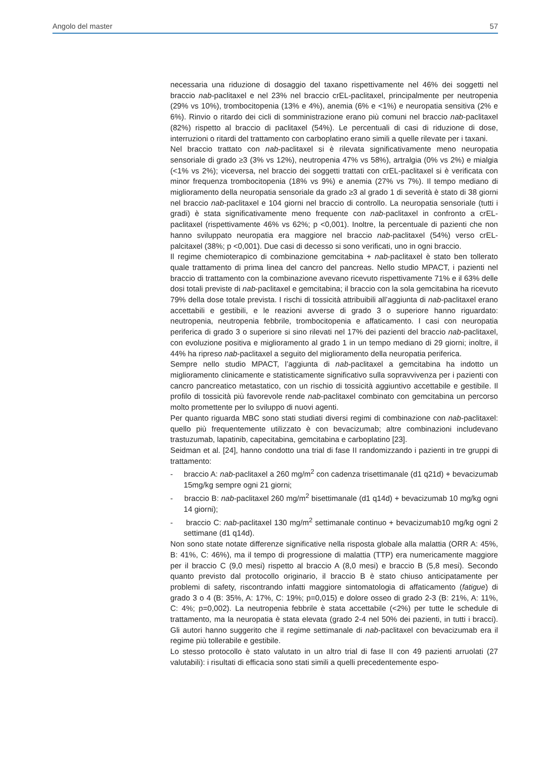Angolo del master 57
necessaria una riduzione di dosaggio del taxano rispettivamente nel 46% dei soggetti nel braccio nab-paclitaxel e nel 23% nel braccio crEL-paclitaxel, principalmente per neutropenia (29% vs 10%), trombocitopenia (13% e 4%), anemia (6% e <1%) e neuropatia sensitiva (2% e 6%). Rinvio o ritardo dei cicli di somministrazione erano più comuni nel braccio nab-paclitaxel (82%) rispetto al braccio di paclitaxel (54%). Le percentuali di casi di riduzione di dose, interruzioni o ritardi del trattamento con carboplatino erano simili a quelle rilevate per i taxani.
Nel braccio trattato con nab-paclitaxel si è rilevata significativamente meno neuropatia sensoriale di grado ≥3 (3% vs 12%), neutropenia 47% vs 58%), artralgia (0% vs 2%) e mialgia (<1% vs 2%); viceversa, nel braccio dei soggetti trattati con crEL-paclitaxel si è verificata con minor frequenza trombocitopenia (18% vs 9%) e anemia (27% vs 7%). Il tempo mediano di miglioramento della neuropatia sensoriale da grado ≥3 al grado 1 di severità è stato di 38 giorni nel braccio nab-paclitaxel e 104 giorni nel braccio di controllo. La neuropatia sensoriale (tutti i gradi) è stata significativamente meno frequente con nab-paclitaxel in confronto a crEL-paclitaxel (rispettivamente 46% vs 62%; p <0,001). Inoltre, la percentuale di pazienti che non hanno sviluppato neuropatia era maggiore nel braccio nab-paclitaxel (54%) verso crEL-palcitaxel (38%; p <0,001). Due casi di decesso si sono verificati, uno in ogni braccio.
Il regime chemioterapico di combinazione gemcitabina + nab-paclitaxel è stato ben tollerato quale trattamento di prima linea del cancro del pancreas. Nello studio MPACT, i pazienti nel braccio di trattamento con la combinazione avevano ricevuto rispettivamente 71% e il 63% delle dosi totali previste di nab-paclitaxel e gemcitabina; il braccio con la sola gemcitabina ha ricevuto 79% della dose totale prevista. I rischi di tossicità attribuibili all’aggiunta di nab-paclitaxel erano accettabili e gestibili, e le reazioni avverse di grado 3 o superiore hanno riguardato: neutropenia, neutropenia febbrile, trombocitopenia e affaticamento. I casi con neuropatia periferica di grado 3 o superiore si sino rilevati nel 17% dei pazienti del braccio nab-paclitaxel, con evoluzione positiva e miglioramento al grado 1 in un tempo mediano di 29 giorni; inoltre, il 44% ha ripreso nab-paclitaxel a seguito del miglioramento della neuropatia periferica.
Sempre nello studio MPACT, l’aggiunta di nab-paclitaxel a gemcitabina ha indotto un miglioramento clinicamente e statisticamente significativo sulla sopravvivenza per i pazienti con cancro pancreatico metastatico, con un rischio di tossicità aggiuntivo accettabile e gestibile. Il profilo di tossicità più favorevole rende nab-paclitaxel combinato con gemcitabina un percorso molto promettente per lo sviluppo di nuovi agenti.
Per quanto riguarda MBC sono stati studiati diversi regimi di combinazione con nab-paclitaxel: quello più frequentemente utilizzato è con bevacizumab; altre combinazioni includevano trastuzumab, lapatinib, capecitabina, gemcitabina e carboplatino [23].
Seidman et al. [24], hanno condotto una trial di fase II randomizzando i pazienti in tre gruppi di trattamento:
- braccio A: nab-paclitaxel a 260 mg/m<sup>2</sup> con cadenza trisettimanale (d1 q21d) + bevacizumab 15mg/kg sempre ogni 21 giorni;
- braccio B: nab-paclitaxel 260 mg/m<sup>2</sup> bisettimanale (d1 q14d) + bevacizumab 10 mg/kg ogni 14 giorni);
- braccio C: nab-paclitaxel 130 mg/m<sup>2</sup> settimanale continuo + bevacizumab10 mg/kg ogni 2 settimane (d1 q14d).
Non sono state notate differenze significative nella risposta globale alla malattia (ORR A: 45%, B: 41%, C: 46%), ma il tempo di progressione di malattia (TTP) era numericamente maggiore per il braccio C (9,0 mesi) rispetto al braccio A (8,0 mesi) e braccio B (5,8 mesi). Secondo quanto previsto dal protocollo originario, il braccio B è stato chiuso anticipatamente per problemi di safety, riscontrando infatti maggiore sintomatologia di affaticamento (fatigue) di grado 3 o 4 (B: 35%, A: 17%, C: 19%; p=0,015) e dolore osseo di grado 2-3 (B: 21%, A: 11%, C: 4%; p=0,002). La neutropenia febbrile è stata accettabile (<2%) per tutte le schedule di trattamento, ma la neuropatia è stata elevata (grado 2-4 nel 50% dei pazienti, in tutti i bracci). Gli autori hanno suggerito che il regime settimanale di nab-paclitaxel con bevacizumab era il regime più tollerabile e gestibile.
Lo stesso protocollo è stato valutato in un altro trial di fase II con 49 pazienti arruolati (27 valutabili): i risultati di efficacia sono stati simili a quelli precedentemente espo-